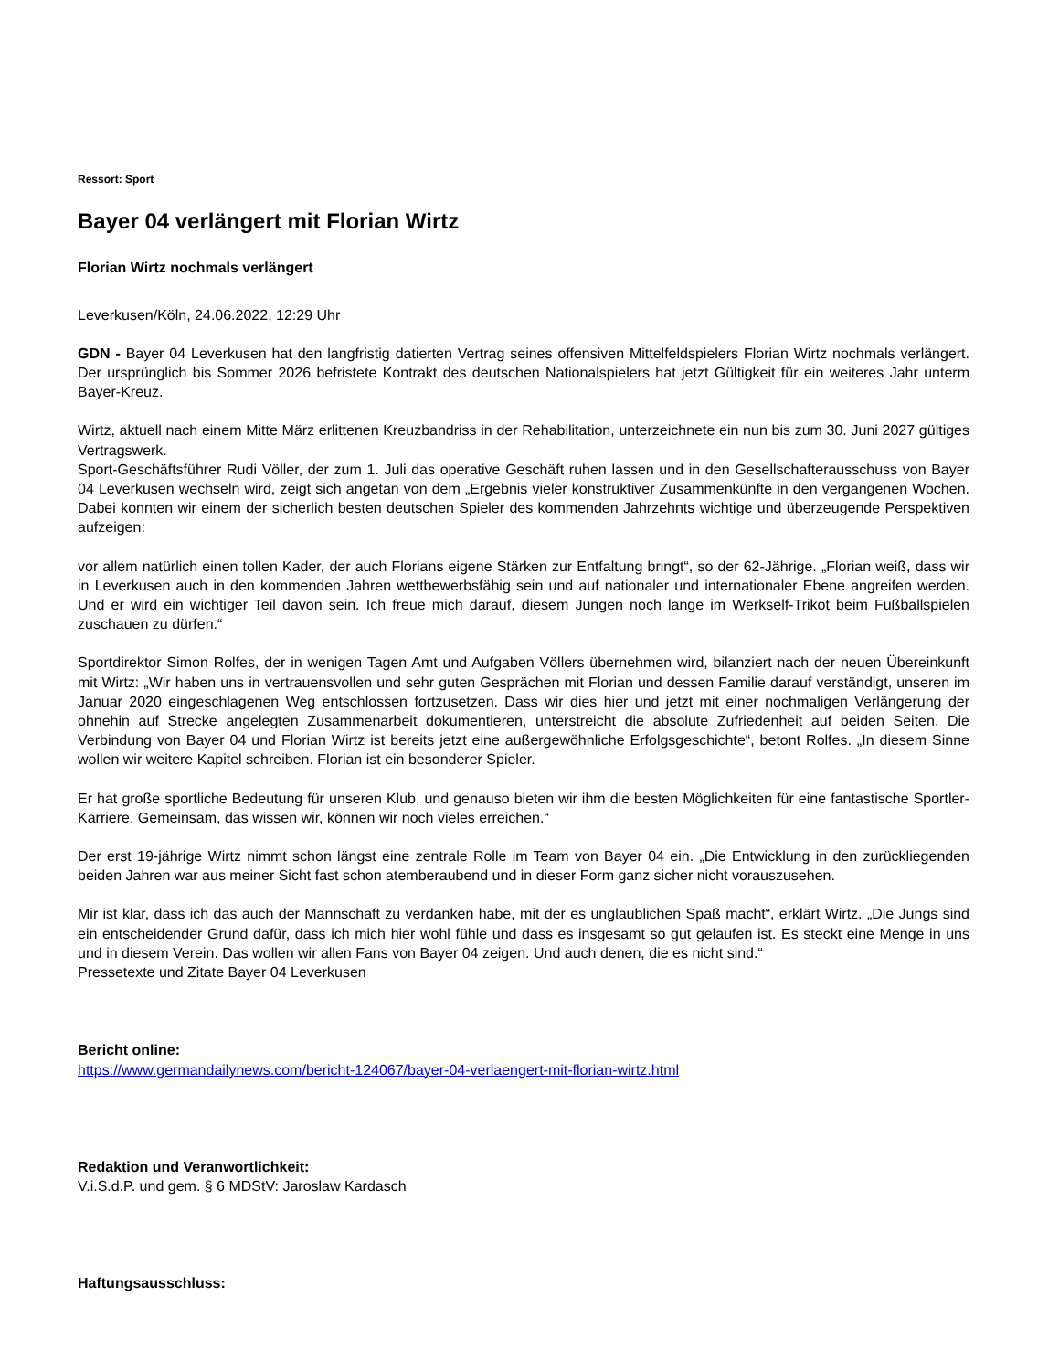Ressort: Sport
Bayer 04 verlängert mit Florian Wirtz
Florian Wirtz nochmals verlängert
Leverkusen/Köln, 24.06.2022, 12:29 Uhr
GDN - Bayer 04 Leverkusen hat den langfristig datierten Vertrag seines offensiven Mittelfeldspielers Florian Wirtz nochmals verlängert. Der ursprünglich bis Sommer 2026 befristete Kontrakt des deutschen Nationalspielers hat jetzt Gültigkeit für ein weiteres Jahr unterm Bayer-Kreuz.
Wirtz, aktuell nach einem Mitte März erlittenen Kreuzbandriss in der Rehabilitation, unterzeichnete ein nun bis zum 30. Juni 2027 gültiges Vertragswerk.
Sport-Geschäftsführer Rudi Völler, der zum 1. Juli das operative Geschäft ruhen lassen und in den Gesellschafterausschuss von Bayer 04 Leverkusen wechseln wird, zeigt sich angetan von dem „Ergebnis vieler konstruktiver Zusammenkünfte in den vergangenen Wochen. Dabei konnten wir einem der sicherlich besten deutschen Spieler des kommenden Jahrzehnts wichtige und überzeugende Perspektiven aufzeigen:
vor allem natürlich einen tollen Kader, der auch Florians eigene Stärken zur Entfaltung bringt“, so der 62-Jährige. „Florian weiß, dass wir in Leverkusen auch in den kommenden Jahren wettbewerbsfähig sein und auf nationaler und internationaler Ebene angreifen werden. Und er wird ein wichtiger Teil davon sein. Ich freue mich darauf, diesem Jungen noch lange im Werkself-Trikot beim Fußballspielen zuschauen zu dürfen.“
Sportdirektor Simon Rolfes, der in wenigen Tagen Amt und Aufgaben Völlers übernehmen wird, bilanziert nach der neuen Übereinkunft mit Wirtz: „Wir haben uns in vertrauensvollen und sehr guten Gesprächen mit Florian und dessen Familie darauf verständigt, unseren im Januar 2020 eingeschlagenen Weg entschlossen fortzusetzen. Dass wir dies hier und jetzt mit einer nochmaligen Verlängerung der ohnehin auf Strecke angelegten Zusammenarbeit dokumentieren, unterstreicht die absolute Zufriedenheit auf beiden Seiten. Die Verbindung von Bayer 04 und Florian Wirtz ist bereits jetzt eine außergewöhnliche Erfolgsgeschichte“, betont Rolfes. „In diesem Sinne wollen wir weitere Kapitel schreiben. Florian ist ein besonderer Spieler.
Er hat große sportliche Bedeutung für unseren Klub, und genauso bieten wir ihm die besten Möglichkeiten für eine fantastische Sportler-Karriere. Gemeinsam, das wissen wir, können wir noch vieles erreichen.“
Der erst 19-jährige Wirtz nimmt schon längst eine zentrale Rolle im Team von Bayer 04 ein. „Die Entwicklung in den zurückliegenden beiden Jahren war aus meiner Sicht fast schon atemberaubend und in dieser Form ganz sicher nicht vorauszusehen.
Mir ist klar, dass ich das auch der Mannschaft zu verdanken habe, mit der es unglaublichen Spaß macht“, erklärt Wirtz. „Die Jungs sind ein entscheidender Grund dafür, dass ich mich hier wohl fühle und dass es insgesamt so gut gelaufen ist. Es steckt eine Menge in uns und in diesem Verein. Das wollen wir allen Fans von Bayer 04 zeigen. Und auch denen, die es nicht sind.“
Pressetexte und Zitate Bayer 04 Leverkusen
Bericht online:
https://www.germandailynews.com/bericht-124067/bayer-04-verlaengert-mit-florian-wirtz.html
Redaktion und Veranwortlichkeit:
V.i.S.d.P. und gem. § 6 MDStV: Jaroslaw Kardasch
Haftungsausschluss: